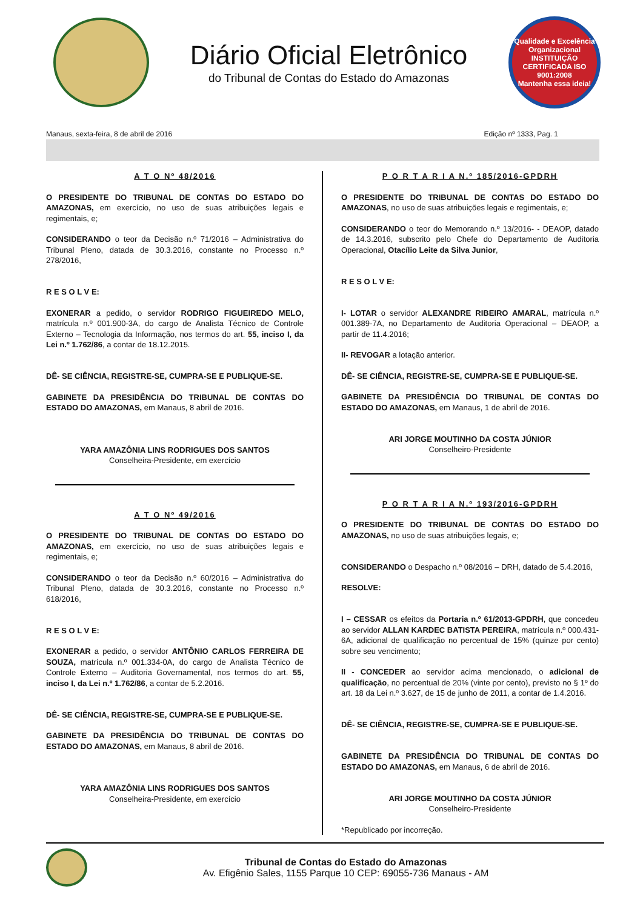Diário Oficial Eletrônico
do Tribunal de Contas do Estado do Amazonas
Qualidade e Excelência Organizacional
INSTITUIÇÃO CERTIFICADA ISO 9001:2008
Mantenha essa ideia!
Manaus, sexta-feira, 8 de abril de 2016 Edição nº 1333, Pag. 1
A T O Nº 48/2016
O PRESIDENTE DO TRIBUNAL DE CONTAS DO ESTADO DO AMAZONAS, em exercício, no uso de suas atribuições legais e regimentais, e;
CONSIDERANDO o teor da Decisão n.º 71/2016 – Administrativa do Tribunal Pleno, datada de 30.3.2016, constante no Processo n.º 278/2016,
R E S O L V E:
EXONERAR a pedido, o servidor RODRIGO FIGUEIREDO MELO, matrícula n.º 001.900-3A, do cargo de Analista Técnico de Controle Externo – Tecnologia da Informação, nos termos do art. 55, inciso I, da Lei n.º 1.762/86, a contar de 18.12.2015.
DÊ- SE CIÊNCIA, REGISTRE-SE, CUMPRA-SE E PUBLIQUE-SE.
GABINETE DA PRESIDÊNCIA DO TRIBUNAL DE CONTAS DO ESTADO DO AMAZONAS, em Manaus, 8 abril de 2016.
YARA AMAZÔNIA LINS RODRIGUES DOS SANTOS
Conselheira-Presidente, em exercício
A T O Nº 49/2016
O PRESIDENTE DO TRIBUNAL DE CONTAS DO ESTADO DO AMAZONAS, em exercício, no uso de suas atribuições legais e regimentais, e;
CONSIDERANDO o teor da Decisão n.º 60/2016 – Administrativa do Tribunal Pleno, datada de 30.3.2016, constante no Processo n.º 618/2016,
R E S O L V E:
EXONERAR a pedido, o servidor ANTÔNIO CARLOS FERREIRA DE SOUZA, matrícula n.º 001.334-0A, do cargo de Analista Técnico de Controle Externo – Auditoria Governamental, nos termos do art. 55, inciso I, da Lei n.º 1.762/86, a contar de 5.2.2016.
DÊ- SE CIÊNCIA, REGISTRE-SE, CUMPRA-SE E PUBLIQUE-SE.
GABINETE DA PRESIDÊNCIA DO TRIBUNAL DE CONTAS DO ESTADO DO AMAZONAS, em Manaus, 8 abril de 2016.
YARA AMAZÔNIA LINS RODRIGUES DOS SANTOS
Conselheira-Presidente, em exercício
P O R T A R I A N.º 185/2016-GPDRH
O PRESIDENTE DO TRIBUNAL DE CONTAS DO ESTADO DO AMAZONAS, no uso de suas atribuições legais e regimentais, e;
CONSIDERANDO o teor do Memorando n.º 13/2016- - DEAOP, datado de 14.3.2016, subscrito pelo Chefe do Departamento de Auditoria Operacional, Otacílio Leite da Silva Junior,
R E S O L V E:
I- LOTAR o servidor ALEXANDRE RIBEIRO AMARAL, matrícula n.º 001.389-7A, no Departamento de Auditoria Operacional – DEAOP, a partir de 11.4.2016;
II- REVOGAR a lotação anterior.
DÊ- SE CIÊNCIA, REGISTRE-SE, CUMPRA-SE E PUBLIQUE-SE.
GABINETE DA PRESIDÊNCIA DO TRIBUNAL DE CONTAS DO ESTADO DO AMAZONAS, em Manaus, 1 de abril de 2016.
ARI JORGE MOUTINHO DA COSTA JÚNIOR
Conselheiro-Presidente
P O R T A R I A N.º 193/2016-GPDRH
O PRESIDENTE DO TRIBUNAL DE CONTAS DO ESTADO DO AMAZONAS, no uso de suas atribuições legais, e;
CONSIDERANDO o Despacho n.º 08/2016 – DRH, datado de 5.4.2016,
RESOLVE:
I – CESSAR os efeitos da Portaria n.º 61/2013-GPDRH, que concedeu ao servidor ALLAN KARDEC BATISTA PEREIRA, matrícula n.º 000.431-6A, adicional de qualificação no percentual de 15% (quinze por cento) sobre seu vencimento;
II - CONCEDER ao servidor acima mencionado, o adicional de qualificação, no percentual de 20% (vinte por cento), previsto no § 1º do art. 18 da Lei n.º 3.627, de 15 de junho de 2011, a contar de 1.4.2016.
DÊ- SE CIÊNCIA, REGISTRE-SE, CUMPRA-SE E PUBLIQUE-SE.
GABINETE DA PRESIDÊNCIA DO TRIBUNAL DE CONTAS DO ESTADO DO AMAZONAS, em Manaus, 6 de abril de 2016.
ARI JORGE MOUTINHO DA COSTA JÚNIOR
Conselheiro-Presidente
*Republicado por incorreção.
Tribunal de Contas do Estado do Amazonas
Av. Efigênio Sales, 1155 Parque 10 CEP: 69055-736 Manaus - AM